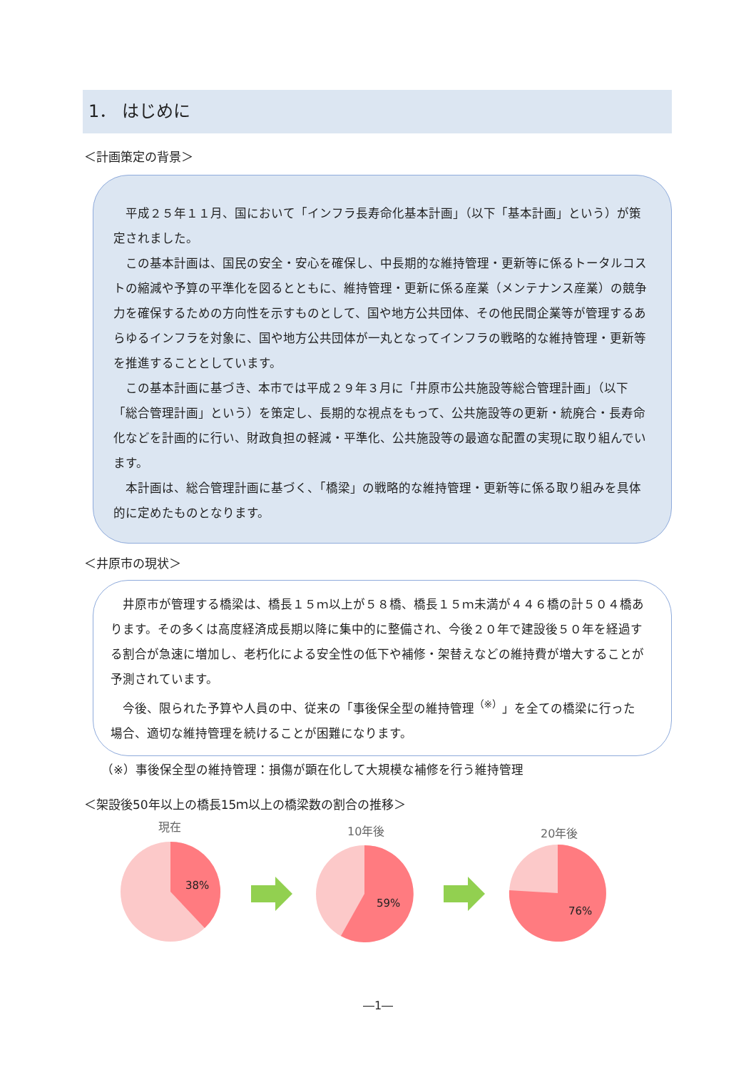1． はじめに
＜計画策定の背景＞
平成２５年１１月、国において「インフラ長寿命化基本計画」（以下「基本計画」という）が策定されました。
この基本計画は、国民の安全・安心を確保し、中長期的な維持管理・更新等に係るトータルコストの縮減や予算の平準化を図るとともに、維持管理・更新に係る産業（メンテナンス産業）の競争力を確保するための方向性を示すものとして、国や地方公共団体、その他民間企業等が管理するあらゆるインフラを対象に、国や地方公共団体が一丸となってインフラの戦略的な維持管理・更新等を推進することとしています。
この基本計画に基づき、本市では平成２９年３月に「井原市公共施設等総合管理計画」（以下「総合管理計画」という）を策定し、長期的な視点をもって、公共施設等の更新・統廃合・長寿命化などを計画的に行い、財政負担の軽減・平準化、公共施設等の最適な配置の実現に取り組んでいます。
本計画は、総合管理計画に基づく、「橋梁」の戦略的な維持管理・更新等に係る取り組みを具体的に定めたものとなります。
＜井原市の現状＞
井原市が管理する橋梁は、橋長１５ｍ以上が５８橋、橋長１５ｍ未満が４４６橋の計５０４橋あります。その多くは高度経済成長期以降に集中的に整備され、今後２０年で建設後５０年を経過する割合が急速に増加し、老朽化による安全性の低下や補修・架替えなどの維持費が増大することが予測されています。
今後、限られた予算や人員の中、従来の「事後保全型の維持管理<sup>（※）</sup>」を全ての橋梁に行った場合、適切な維持管理を続けることが困難になります。
（※）事後保全型の維持管理：損傷が顕在化して大規模な補修を行う維持管理
＜架設後50年以上の橋長15ｍ以上の橋梁数の割合の推移＞
現在 10年後 20年後
38%
59%
76%
―1―